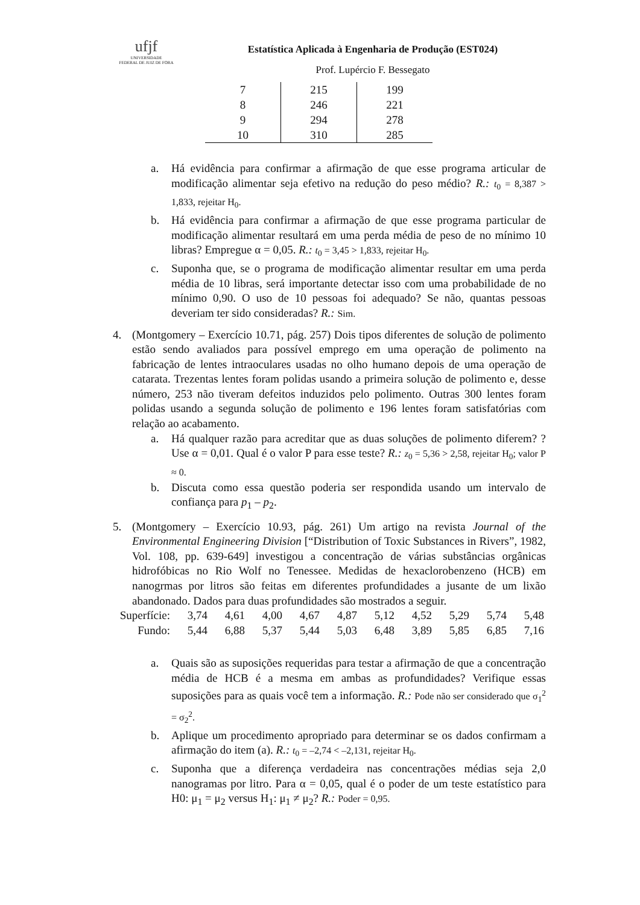ufjf
UNIVERSIDADE
FEDERAL DE JUIZ DE FORA
Estatística Aplicada à Engenharia de Produção (EST024)
Prof. Lupércio F. Bessegato
| 7 | 215 | 199 |
| 8 | 246 | 221 |
| 9 | 294 | 278 |
| 10 | 310 | 285 |
a. Há evidência para confirmar a afirmação de que esse programa articular de modificação alimentar seja efetivo na redução do peso médio? R.: t<sub>0</sub> = 8,387 > 1,833, rejeitar H<sub>0</sub>.
b. Há evidência para confirmar a afirmação de que esse programa particular de modificação alimentar resultará em uma perda média de peso de no mínimo 10 libras? Empregue α = 0,05. R.: t<sub>0</sub> = 3,45 > 1,833, rejeitar H<sub>0</sub>.
c. Suponha que, se o programa de modificação alimentar resultar em uma perda média de 10 libras, será importante detectar isso com uma probabilidade de no mínimo 0,90. O uso de 10 pessoas foi adequado? Se não, quantas pessoas deveriam ter sido consideradas? R.: Sim.
4. (Montgomery – Exercício 10.71, pág. 257) Dois tipos diferentes de solução de polimento estão sendo avaliados para possível emprego em uma operação de polimento na fabricação de lentes intraoculares usadas no olho humano depois de uma operação de catarata. Trezentas lentes foram polidas usando a primeira solução de polimento e, desse número, 253 não tiveram defeitos induzidos pelo polimento. Outras 300 lentes foram polidas usando a segunda solução de polimento e 196 lentes foram satisfatórias com relação ao acabamento.
a. Há qualquer razão para acreditar que as duas soluções de polimento diferem? ? Use α = 0,01. Qual é o valor P para esse teste? R.: z<sub>0</sub> = 5,36 > 2,58, rejeitar H<sub>0</sub>; valor P ≈ 0.
b. Discuta como essa questão poderia ser respondida usando um intervalo de confiança para p<sub>1</sub> – p<sub>2</sub>.
5. (Montgomery – Exercício 10.93, pág. 261) Um artigo na revista Journal of the Environmental Engineering Division [“Distribution of Toxic Substances in Rivers”, 1982, Vol. 108, pp. 639-649] investigou a concentração de várias substâncias orgânicas hidrofóbicas no Rio Wolf no Tenessee. Medidas de hexaclorobenzeno (HCB) em nanogrmas por litros são feitas em diferentes profundidades a jusante de um lixão abandonado. Dados para duas profundidades são mostrados a seguir.
| Superfície: | 3,74 | 4,61 | 4,00 | 4,67 | 4,87 | 5,12 | 4,52 | 5,29 | 5,74 | 5,48 |
| Fundo: | 5,44 | 6,88 | 5,37 | 5,44 | 5,03 | 6,48 | 3,89 | 5,85 | 6,85 | 7,16 |
a. Quais são as suposições requeridas para testar a afirmação de que a concentração média de HCB é a mesma em ambas as profundidades? Verifique essas suposições para as quais você tem a informação. R.: Pode não ser considerado que σ<sub>1</sub><sup>2</sup> = σ<sub>2</sub><sup>2</sup>.
b. Aplique um procedimento apropriado para determinar se os dados confirmam a afirmação do item (a). R.: t<sub>0</sub> = –2,74 < –2,131, rejeitar H<sub>0</sub>.
c. Suponha que a diferença verdadeira nas concentrações médias seja 2,0 nanogramas por litro. Para α = 0,05, qual é o poder de um teste estatístico para H0: μ<sub>1</sub> = μ<sub>2</sub> versus H<sub>1</sub>: μ<sub>1</sub> ≠ μ<sub>2</sub>? R.: Poder = 0,95.